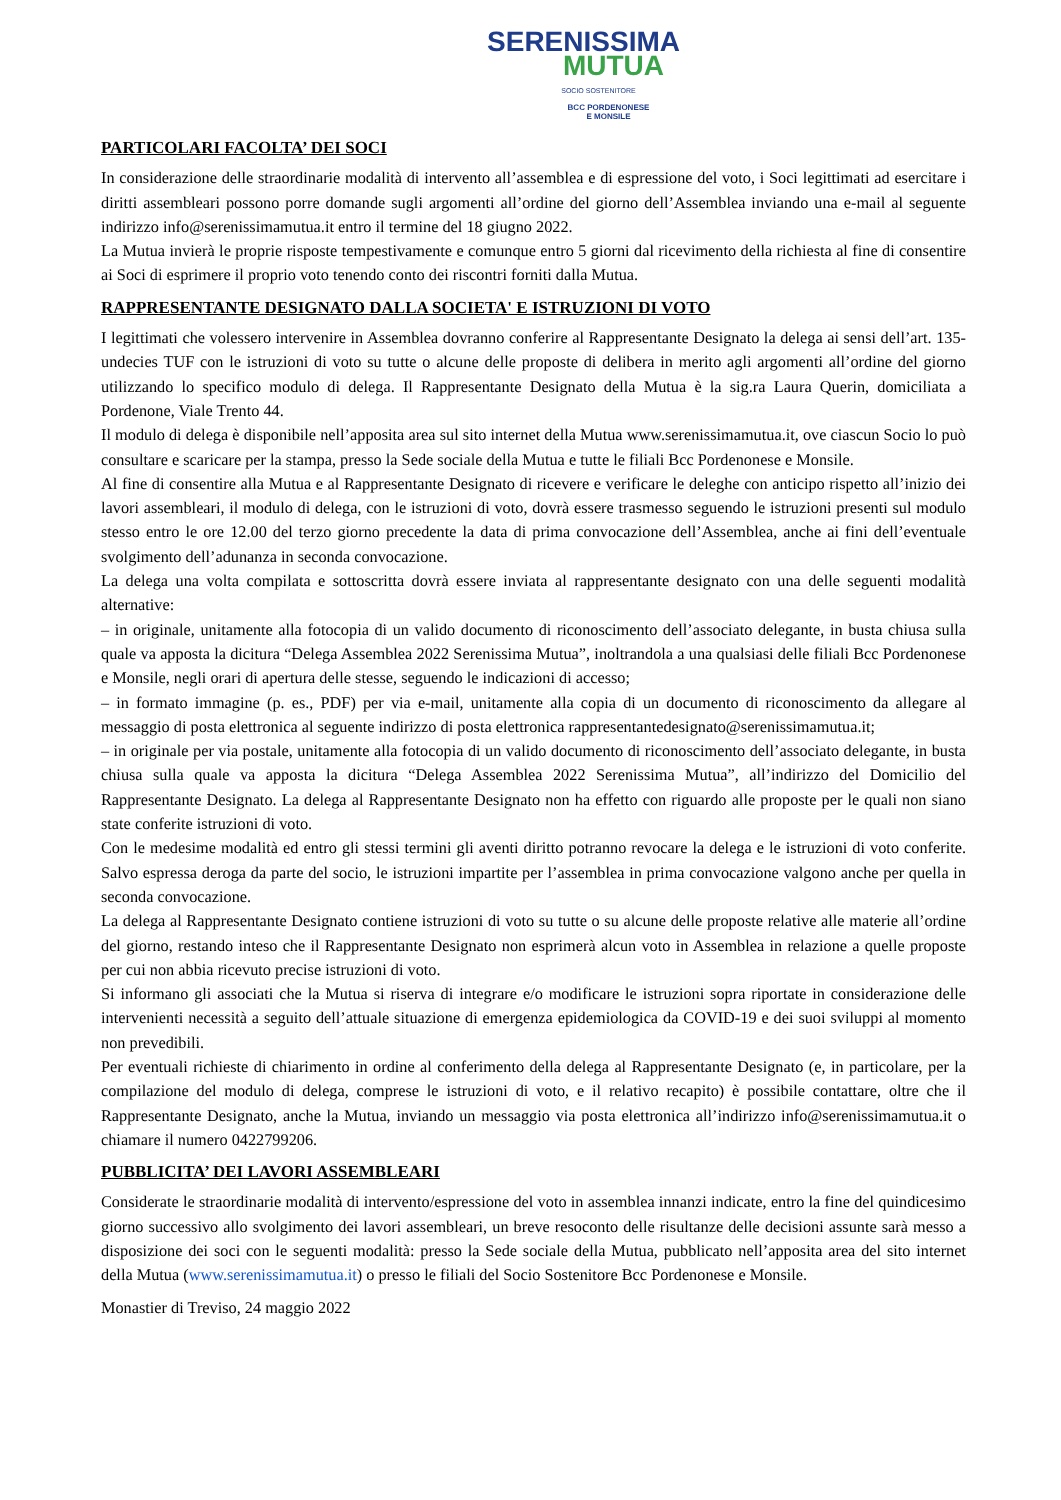SERENISSIMA
MUTUA
SOCIO SOSTENITORE
BCC PORDENONESE
E MONSILE
PARTICOLARI FACOLTA’ DEI SOCI
In considerazione delle straordinarie modalità di intervento all’assemblea e di espressione del voto, i Soci legittimati ad esercitare i diritti assembleari possono porre domande sugli argomenti all’ordine del giorno dell’Assemblea inviando una e-mail al seguente indirizzo info@serenissimamutua.it entro il termine del 18 giugno 2022.
La Mutua invierà le proprie risposte tempestivamente e comunque entro 5 giorni dal ricevimento della richiesta al fine di consentire ai Soci di esprimere il proprio voto tenendo conto dei riscontri forniti dalla Mutua.
RAPPRESENTANTE DESIGNATO DALLA SOCIETA' E ISTRUZIONI DI VOTO
I legittimati che volessero intervenire in Assemblea dovranno conferire al Rappresentante Designato la delega ai sensi dell’art. 135-undecies TUF con le istruzioni di voto su tutte o alcune delle proposte di delibera in merito agli argomenti all’ordine del giorno utilizzando lo specifico modulo di delega. Il Rappresentante Designato della Mutua è la sig.ra Laura Querin, domiciliata a Pordenone, Viale Trento 44.
Il modulo di delega è disponibile nell’apposita area sul sito internet della Mutua www.serenissimamutua.it, ove ciascun Socio lo può consultare e scaricare per la stampa, presso la Sede sociale della Mutua e tutte le filiali Bcc Pordenonese e Monsile.
Al fine di consentire alla Mutua e al Rappresentante Designato di ricevere e verificare le deleghe con anticipo rispetto all’inizio dei lavori assembleari, il modulo di delega, con le istruzioni di voto, dovrà essere trasmesso seguendo le istruzioni presenti sul modulo stesso entro le ore 12.00 del terzo giorno precedente la data di prima convocazione dell’Assemblea, anche ai fini dell’eventuale svolgimento dell’adunanza in seconda convocazione.
La delega una volta compilata e sottoscritta dovrà essere inviata al rappresentante designato con una delle seguenti modalità alternative:
– in originale, unitamente alla fotocopia di un valido documento di riconoscimento dell’associato delegante, in busta chiusa sulla quale va apposta la dicitura “Delega Assemblea 2022 Serenissima Mutua”, inoltrandola a una qualsiasi delle filiali Bcc Pordenonese e Monsile, negli orari di apertura delle stesse, seguendo le indicazioni di accesso;
– in formato immagine (p. es., PDF) per via e-mail, unitamente alla copia di un documento di riconoscimento da allegare al messaggio di posta elettronica al seguente indirizzo di posta elettronica rappresentantedesignato@serenissimamutua.it;
– in originale per via postale, unitamente alla fotocopia di un valido documento di riconoscimento dell’associato delegante, in busta chiusa sulla quale va apposta la dicitura “Delega Assemblea 2022 Serenissima Mutua”, all’indirizzo del Domicilio del Rappresentante Designato. La delega al Rappresentante Designato non ha effetto con riguardo alle proposte per le quali non siano state conferite istruzioni di voto.
Con le medesime modalità ed entro gli stessi termini gli aventi diritto potranno revocare la delega e le istruzioni di voto conferite. Salvo espressa deroga da parte del socio, le istruzioni impartite per l’assemblea in prima convocazione valgono anche per quella in seconda convocazione.
La delega al Rappresentante Designato contiene istruzioni di voto su tutte o su alcune delle proposte relative alle materie all’ordine del giorno, restando inteso che il Rappresentante Designato non esprimerà alcun voto in Assemblea in relazione a quelle proposte per cui non abbia ricevuto precise istruzioni di voto.
Si informano gli associati che la Mutua si riserva di integrare e/o modificare le istruzioni sopra riportate in considerazione delle intervenienti necessità a seguito dell’attuale situazione di emergenza epidemiologica da COVID-19 e dei suoi sviluppi al momento non prevedibili.
Per eventuali richieste di chiarimento in ordine al conferimento della delega al Rappresentante Designato (e, in particolare, per la compilazione del modulo di delega, comprese le istruzioni di voto, e il relativo recapito) è possibile contattare, oltre che il Rappresentante Designato, anche la Mutua, inviando un messaggio via posta elettronica all’indirizzo info@serenissimamutua.it o chiamare il numero 0422799206.
PUBBLICITA’ DEI LAVORI ASSEMBLEARI
Considerate le straordinarie modalità di intervento/espressione del voto in assemblea innanzi indicate, entro la fine del quindicesimo giorno successivo allo svolgimento dei lavori assembleari, un breve resoconto delle risultanze delle decisioni assunte sarà messo a disposizione dei soci con le seguenti modalità: presso la Sede sociale della Mutua, pubblicato nell’apposita area del sito internet della Mutua (www.serenissimamutua.it) o presso le filiali del Socio Sostenitore Bcc Pordenonese e Monsile.
Monastier di Treviso, 24 maggio 2022